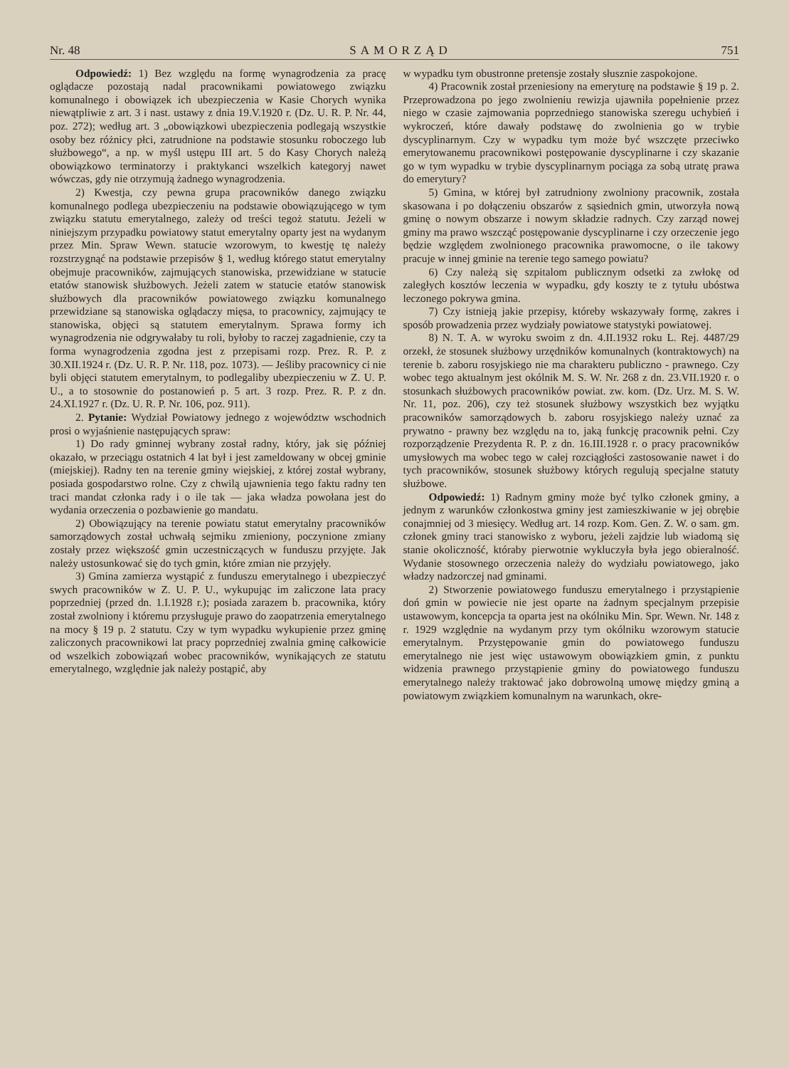Nr. 48 SAMORZĄD 751
Odpowiedź: 1) Bez względu na formę wynagrodzenia za pracę oglądacze pozostają nadal pracownikami powiatowego związku komunalnego i obowiązek ich ubezpieczenia w Kasie Chorych wynika niewątpliwie z art. 3 i nast. ustawy z dnia 19.V.1920 r. (Dz. U. R. P. Nr. 44, poz. 272); według art. 3 „obowiązkowi ubezpieczenia podlegają wszystkie osoby bez różnicy płci, zatrudnione na podstawie stosunku roboczego lub służbowego“, a np. w myśl ustępu III art. 5 do Kasy Chorych należą obowiązkowo terminatorzy i praktykanci wszelkich kategoryj nawet wówczas, gdy nie otrzymują żadnego wynagrodzenia.
2) Kwestja, czy pewna grupa pracowników danego związku komunalnego podlega ubezpieczeniu na podstawie obowiązującego w tym związku statutu emerytalnego, zależy od treści tegoż statutu. Jeżeli w niniejszym przypadku powiatowy statut emerytalny oparty jest na wydanym przez Min. Spraw Wewn. statucie wzorowym, to kwestję tę należy rozstrzygnąć na podstawie przepisów § 1, według którego statut emerytalny obejmuje pracowników, zajmujących stanowiska, przewidziane w statucie etatów stanowisk służbowych. Jeżeli zatem w statucie etatów stanowisk służbowych dla pracowników powiatowego związku komunalnego przewidziane są stanowiska oglądaczy mięsa, to pracownicy, zajmujący te stanowiska, objęci są statutem emerytalnym. Sprawa formy ich wynagrodzenia nie odgrywałaby tu roli, byłoby to raczej zagadnienie, czy ta forma wynagrodzenia zgodna jest z przepisami rozp. Prez. R. P. z 30.XII.1924 r. (Dz. U. R. P. Nr. 118, poz. 1073). — Jeśliby pracownicy ci nie byli objęci statutem emerytalnym, to podlegaliby ubezpieczeniu w Z. U. P. U., a to stosownie do postanowień p. 5 art. 3 rozp. Prez. R. P. z dn. 24.XI.1927 r. (Dz. U. R. P. Nr. 106, poz. 911).
2. Pytanie: Wydział Powiatowy jednego z województw wschodnich prosi o wyjaśnienie następujących spraw:
1) Do rady gminnej wybrany został radny, który, jak się później okazało, w przeciągu ostatnich 4 lat był i jest zameldowany w obcej gminie (miejskiej). Radny ten na terenie gminy wiejskiej, z której został wybrany, posiada gospodarstwo rolne. Czy z chwilą ujawnienia tego faktu radny ten traci mandat członka rady i o ile tak — jaka władza powołana jest do wydania orzeczenia o pozbawienie go mandatu.
2) Obowiązujący na terenie powiatu statut emerytalny pracowników samorządowych został uchwałą sejmiku zmieniony, poczynione zmiany zostały przez większość gmin uczestniczących w funduszu przyjęte. Jak należy ustosunkować się do tych gmin, które zmian nie przyjęły.
3) Gmina zamierza wystąpić z funduszu emerytalnego i ubezpieczyć swych pracowników w Z. U. P. U., wykupując im zaliczone lata pracy poprzedniej (przed dn. 1.I.1928 r.); posiada zarazem b. pracownika, który został zwolniony i któremu przysługuje prawo do zaopatrzenia emerytalnego na mocy § 19 p. 2 statutu. Czy w tym wypadku wykupienie przez gminę zaliczonych pracownikowi lat pracy poprzedniej zwalnia gminę całkowicie od wszelkich zobowiązań wobec pracowników, wynikających ze statutu emerytalnego, względnie jak należy postąpić, aby
w wypadku tym obustronne pretensje zostały słusznie zaspokojone.
4) Pracownik został przeniesiony na emeryturę na podstawie § 19 p. 2. Przeprowadzona po jego zwolnieniu rewizja ujawniła popełnienie przez niego w czasie zajmowania poprzedniego stanowiska szeregu uchybień i wykroczeń, które dawały podstawę do zwolnienia go w trybie dyscyplinarnym. Czy w wypadku tym może być wszczęte przeciwko emerytowanemu pracownikowi postępowanie dyscyplinarne i czy skazanie go w tym wypadku w trybie dyscyplinarnym pociąga za sobą utratę prawa do emerytury?
5) Gmina, w której był zatrudniony zwolniony pracownik, została skasowana i po dołączeniu obszarów z sąsiednich gmin, utworzyła nową gminę o nowym obszarze i nowym składzie radnych. Czy zarząd nowej gminy ma prawo wszcząć postępowanie dyscyplinarne i czy orzeczenie jego będzie względem zwolnionego pracownika prawomocne, o ile takowy pracuje w innej gminie na terenie tego samego powiatu?
6) Czy należą się szpitalom publicznym odsetki za zwłokę od zaległych kosztów leczenia w wypadku, gdy koszty te z tytułu ubóstwa leczonego pokrywa gmina.
7) Czy istnieją jakie przepisy, któreby wskazywały formę, zakres i sposób prowadzenia przez wydziały powiatowe statystyki powiatowej.
8) N. T. A. w wyroku swoim z dn. 4.II.1932 roku L. Rej. 4487/29 orzekł, że stosunek służbowy urzędników komunalnych (kontraktowych) na terenie b. zaboru rosyjskiego nie ma charakteru publiczno - prawnego. Czy wobec tego aktualnym jest okólnik M. S. W. Nr. 268 z dn. 23.VII.1920 r. o stosunkach służbowych pracowników powiat. zw. kom. (Dz. Urz. M. S. W. Nr. 11, poz. 206), czy też stosunek służbowy wszystkich bez wyjątku pracowników samorządowych b. zaboru rosyjskiego należy uznać za prywatno - prawny bez względu na to, jaką funkcję pracownik pełni. Czy rozporządzenie Prezydenta R. P. z dn. 16.III.1928 r. o pracy pracowników umysłowych ma wobec tego w całej rozciągłości zastosowanie nawet i do tych pracowników, stosunek służbowy których regulują specjalne statuty służbowe.
Odpowiedź: 1) Radnym gminy może być tylko członek gminy, a jednym z warunków członkostwa gminy jest zamieszkiwanie w jej obrębie conajmniej od 3 miesięcy. Według art. 14 rozp. Kom. Gen. Z. W. o sam. gm. członek gminy traci stanowisko z wyboru, jeżeli zajdzie lub wiadomą się stanie okoliczność, którаby pierwotnie wykluczyła była jego obieralność. Wydanie stosownego orzeczenia należy do wydziału powiatowego, jako władzy nadzorczej nad gminami.
2) Stworzenie powiatowego funduszu emerytalnego i przystąpienie doń gmin w powiecie nie jest oparte na żadnym specjalnym przepisie ustawowym, koncepcja ta oparta jest na okólniku Min. Spr. Wewn. Nr. 148 z r. 1929 względnie na wydanym przy tym okólniku wzorowym statucie emerytalnym. Przystępowanie gmin do powiatowego funduszu emerytalnego nie jest więc ustawowym obowiązkiem gmin, z punktu widzenia prawnego przystąpienie gminy do powiatowego funduszu emerytalnego należy traktować jako dobrowolną umowę między gminą a powiatowym związkiem komunalnym na warunkach, okre-